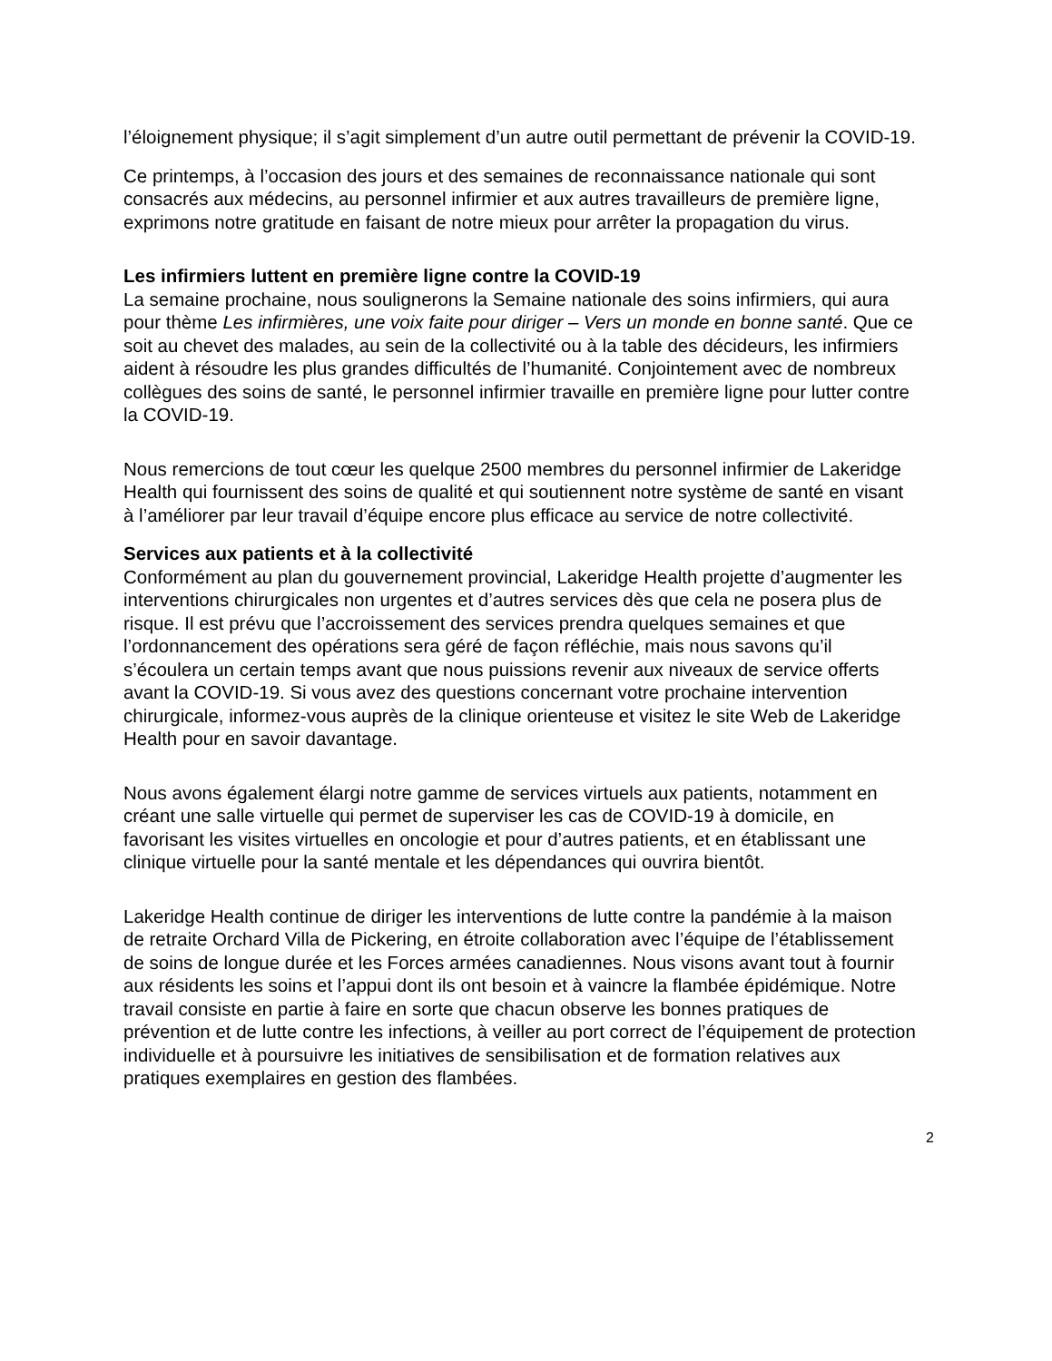l’éloignement physique; il s’agit simplement d’un autre outil permettant de prévenir la COVID-19.
Ce printemps, à l’occasion des jours et des semaines de reconnaissance nationale qui sont consacrés aux médecins, au personnel infirmier et aux autres travailleurs de première ligne, exprimons notre gratitude en faisant de notre mieux pour arrêter la propagation du virus.
Les infirmiers luttent en première ligne contre la COVID-19
La semaine prochaine, nous soulignerons la Semaine nationale des soins infirmiers, qui aura pour thème Les infirmières, une voix faite pour diriger – Vers un monde en bonne santé. Que ce soit au chevet des malades, au sein de la collectivité ou à la table des décideurs, les infirmiers aident à résoudre les plus grandes difficultés de l’humanité. Conjointement avec de nombreux collègues des soins de santé, le personnel infirmier travaille en première ligne pour lutter contre la COVID-19.
Nous remercions de tout cœur les quelque 2500 membres du personnel infirmier de Lakeridge Health qui fournissent des soins de qualité et qui soutiennent notre système de santé en visant à l’améliorer par leur travail d’équipe encore plus efficace au service de notre collectivité.
Services aux patients et à la collectivité
Conformément au plan du gouvernement provincial, Lakeridge Health projette d’augmenter les interventions chirurgicales non urgentes et d’autres services dès que cela ne posera plus de risque. Il est prévu que l’accroissement des services prendra quelques semaines et que l’ordonnancement des opérations sera géré de façon réfléchie, mais nous savons qu’il s’écoulera un certain temps avant que nous puissions revenir aux niveaux de service offerts avant la COVID-19. Si vous avez des questions concernant votre prochaine intervention chirurgicale, informez-vous auprès de la clinique orienteuse et visitez le site Web de Lakeridge Health pour en savoir davantage.
Nous avons également élargi notre gamme de services virtuels aux patients, notamment en créant une salle virtuelle qui permet de superviser les cas de COVID-19 à domicile, en favorisant les visites virtuelles en oncologie et pour d’autres patients, et en établissant une clinique virtuelle pour la santé mentale et les dépendances qui ouvrira bientôt.
Lakeridge Health continue de diriger les interventions de lutte contre la pandémie à la maison de retraite Orchard Villa de Pickering, en étroite collaboration avec l’équipe de l’établissement de soins de longue durée et les Forces armées canadiennes. Nous visons avant tout à fournir aux résidents les soins et l’appui dont ils ont besoin et à vaincre la flambée épidémique. Notre travail consiste en partie à faire en sorte que chacun observe les bonnes pratiques de prévention et de lutte contre les infections, à veiller au port correct de l’équipement de protection individuelle et à poursuivre les initiatives de sensibilisation et de formation relatives aux pratiques exemplaires en gestion des flambées.
2